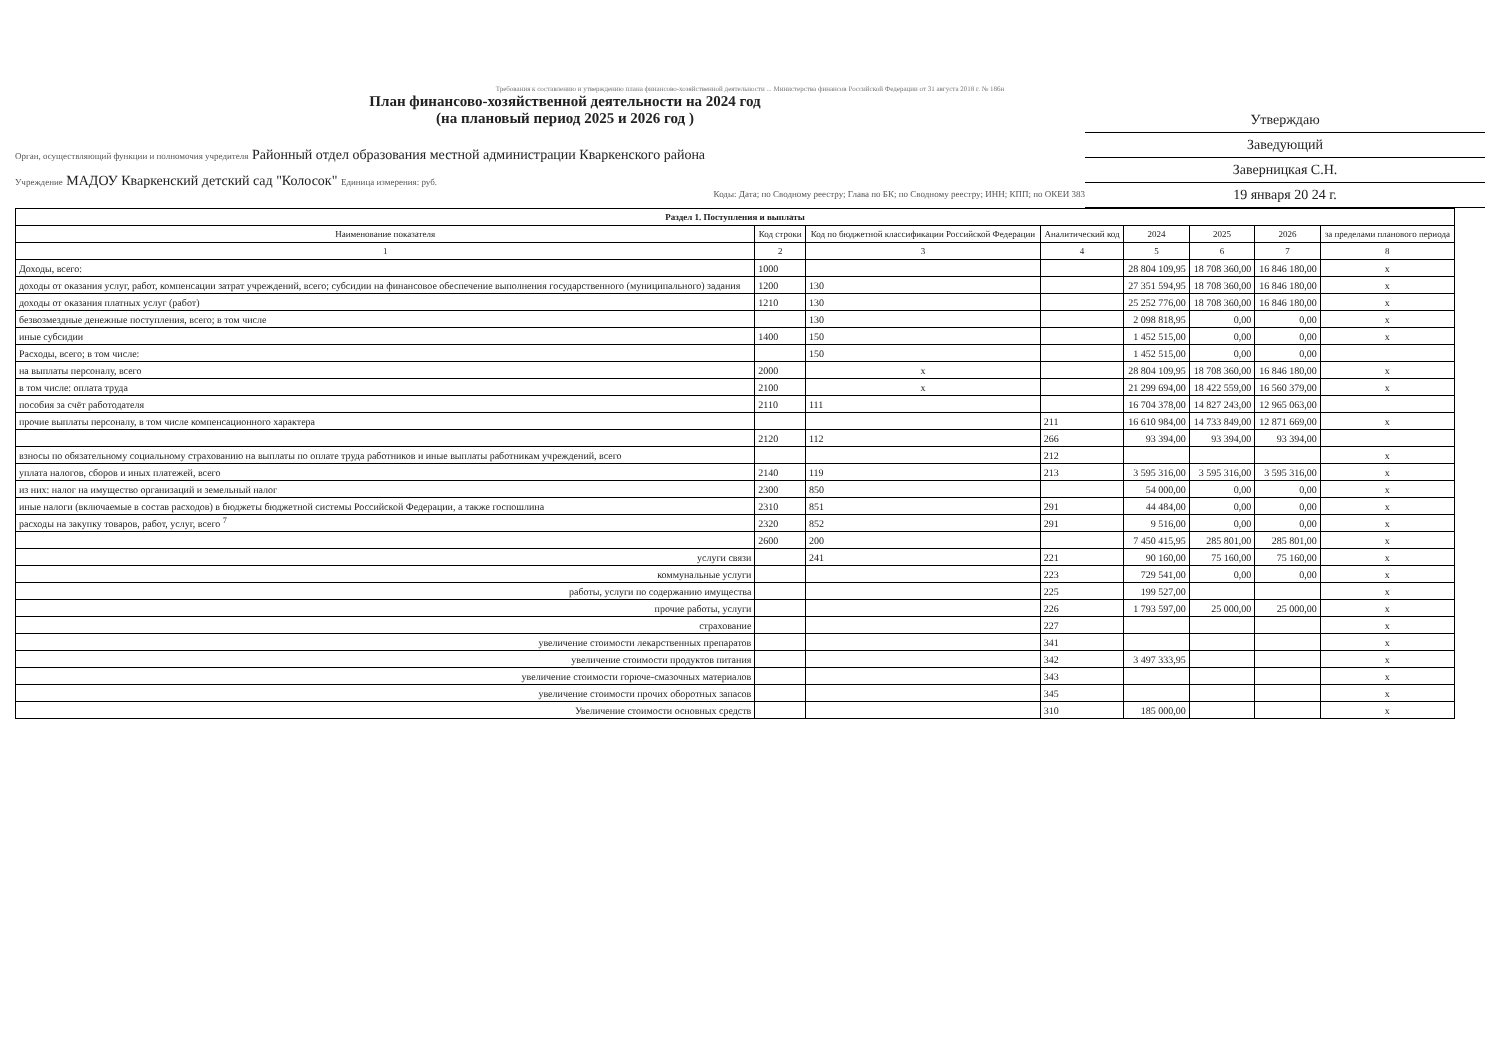Требования к составлению и утверждению плана финансово-хозяйственной деятельности ... Министерства финансов Российской Федерации от 31 августа 2018 г. № 186н
Утверждаю
Заведующий
Заверницкая С.Н.
19 января 20 24 г.
План финансово-хозяйственной деятельности на 2024 год
(на плановый период 2025 и 2026 год )
Орган, осуществляющий функции и полномочия учредителя Районный отдел образования местной администрации Кваркенского района
Учреждение МАДОУ Кваркенский детский сад "Колосок" Единица измерения: руб.
Коды: Дата; по Сводному реестру; Глава по БК; по Сводному реестру; ИНН; КПП; по ОКЕИ 383
| Раздел 1. Поступления и выплаты | | | | | | | |
| --- | --- | --- | --- | --- | --- | --- | --- |
| Наименование показателя | Код строки | Код по бюджетной классификации Российской Федерации | Аналитический код | 2024 | 2025 | 2026 | за пределами планового периода |
| 1 | 2 | 3 | 4 | 5 | 6 | 7 | 8 |
| Доходы, всего: | 1000 | | | 28 804 109,95 | 18 708 360,00 | 16 846 180,00 | x |
| доходы от оказания услуг, работ, компенсации затрат учреждений, всего; субсидии на финансовое обеспечение выполнения государственного (муниципального) задания | 1200 | 130 | | 27 351 594,95 | 18 708 360,00 | 16 846 180,00 | x |
| доходы от оказания платных услуг (работ) | 1210 | 130 | | 25 252 776,00 | 18 708 360,00 | 16 846 180,00 | x |
| безвозмездные денежные поступления, всего; в том числе | | 130 | | 2 098 818,95 | 0,00 | 0,00 | x |
| иные субсидии | 1400 | 150 | | 1 452 515,00 | 0,00 | 0,00 | x |
| Расходы, всего; в том числе: | | 150 | | 1 452 515,00 | 0,00 | 0,00 | |
| на выплаты персоналу, всего | 2000 | x | | 28 804 109,95 | 18 708 360,00 | 16 846 180,00 | x |
| в том числе: оплата труда | 2100 | x | | 21 299 694,00 | 18 422 559,00 | 16 560 379,00 | x |
| пособия за счёт работодателя | 2110 | 111 | | 16 704 378,00 | 14 827 243,00 | 12 965 063,00 | |
| прочие выплаты персоналу, в том числе компенсационного характера | | | 211 | 16 610 984,00 | 14 733 849,00 | 12 871 669,00 | x |
| | 2120 | 112 | 266 | 93 394,00 | 93 394,00 | 93 394,00 | |
| взносы по обязательному социальному страхованию на выплаты по оплате труда работников и иные выплаты работникам учреждений, всего | | | 212 | | | | x |
| уплата налогов, сборов и иных платежей, всего | 2140 | 119 | 213 | 3 595 316,00 | 3 595 316,00 | 3 595 316,00 | x |
| из них: налог на имущество организаций и земельный налог | 2300 | 850 | | 54 000,00 | 0,00 | 0,00 | x |
| иные налоги (включаемые в состав расходов) в бюджеты бюджетной системы Российской Федерации, а также госпошлина | 2310 | 851 | 291 | 44 484,00 | 0,00 | 0,00 | x |
| расходы на закупку товаров, работ, услуг, всего <sup>7</sup> | 2320 | 852 | 291 | 9 516,00 | 0,00 | 0,00 | x |
| | 2600 | 200 | | 7 450 415,95 | 285 801,00 | 285 801,00 | x |
| услуги связи | | 241 | 221 | 90 160,00 | 75 160,00 | 75 160,00 | x |
| коммунальные услуги | | | 223 | 729 541,00 | 0,00 | 0,00 | x |
| работы, услуги по содержанию имущества | | | 225 | 199 527,00 | | | x |
| прочие работы, услуги | | | 226 | 1 793 597,00 | 25 000,00 | 25 000,00 | x |
| страхование | | | 227 | | | | x |
| увеличение стоимости лекарственных препаратов | | | 341 | | | | x |
| увеличение стоимости продуктов питания | | | 342 | 3 497 333,95 | | | x |
| увеличение стоимости горюче-смазочных материалов | | | 343 | | | | x |
| увеличение стоимости прочих оборотных запасов | | | 345 | | | | x |
| Увеличение стоимости основных средств | | | 310 | 185 000,00 | | | x |